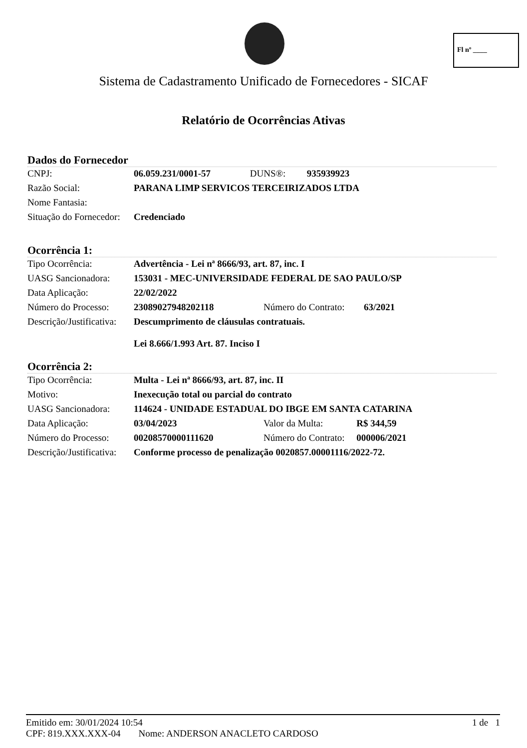Fl nº ____
Sistema de Cadastramento Unificado de Fornecedores - SICAF
Relatório de Ocorrências Ativas
Dados do Fornecedor
| CNPJ: | 06.059.231/0001-57 | DUNS®: | 935939923 |
| Razão Social: | PARANA LIMP SERVICOS TERCEIRIZADOS LTDA | | |
| Nome Fantasia: | | | |
| Situação do Fornecedor: | Credenciado | | |
Ocorrência 1:
| Tipo Ocorrência: | Advertência - Lei nª 8666/93, art. 87, inc. I | | |
| UASG Sancionadora: | 153031 - MEC-UNIVERSIDADE FEDERAL DE SAO PAULO/SP | | |
| Data Aplicação: | 22/02/2022 | | |
| Número do Processo: | 23089027948202118 | Número do Contrato: | 63/2021 |
| Descrição/Justificativa: | Descumprimento de cláusulas contratuais. Lei 8.666/1.993 Art. 87. Inciso I | | |
Ocorrência 2:
| Tipo Ocorrência: | Multa - Lei nª 8666/93, art. 87, inc. II | | |
| Motivo: | Inexecução total ou parcial do contrato | | |
| UASG Sancionadora: | 114624 - UNIDADE ESTADUAL DO IBGE EM SANTA CATARINA | | |
| Data Aplicação: | 03/04/2023 | Valor da Multa: | R$ 344,59 |
| Número do Processo: | 00208570000111620 | Número do Contrato: | 000006/2021 |
| Descrição/Justificativa: | Conforme processo de penalização 0020857.00001116/2022-72. | | |
Emitido em: 30/01/2024 10:54 1 de 1
CPF: 819.XXX.XXX-04 Nome: ANDERSON ANACLETO CARDOSO